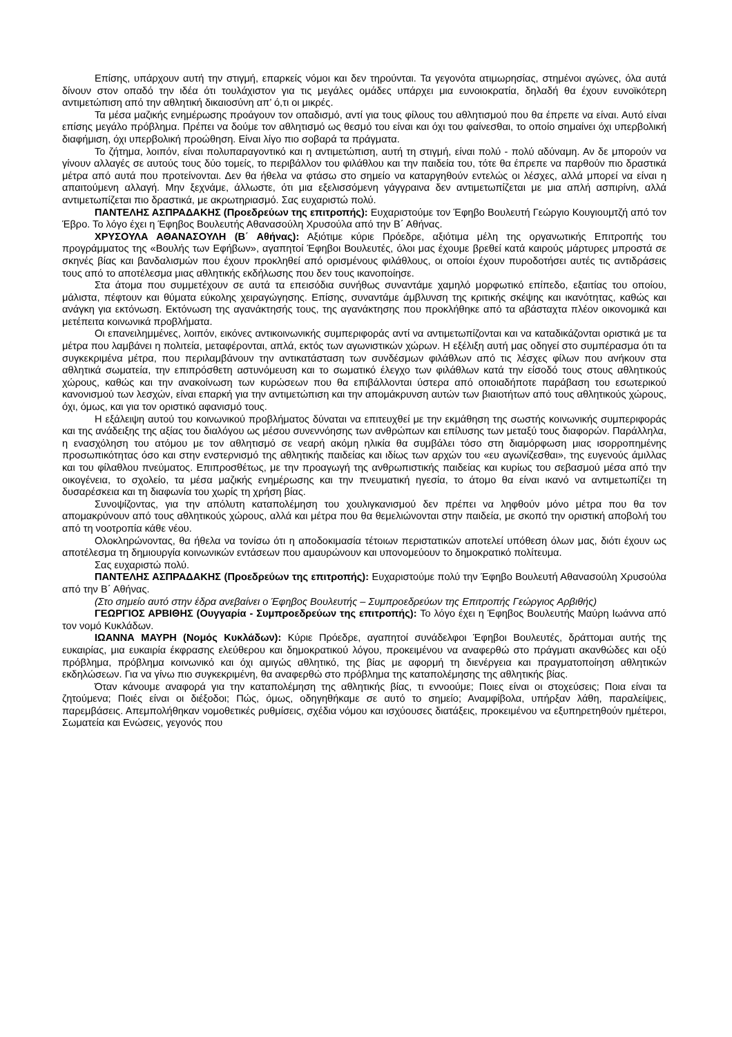Επίσης, υπάρχουν αυτή την στιγμή, επαρκείς νόμοι και δεν τηρούνται. Τα γεγονότα ατιμωρησίας, στημένοι αγώνες, όλα αυτά δίνουν στον οπαδό την ιδέα ότι τουλάχιστον για τις μεγάλες ομάδες υπάρχει μια ευνοιοκρατία, δηλαδή θα έχουν ευνοϊκότερη αντιμετώπιση από την αθλητική δικαιοσύνη απ’ ό,τι οι μικρές.
Τα μέσα μαζικής ενημέρωσης προάγουν τον οπαδισμό, αντί για τους φίλους του αθλητισμού που θα έπρεπε να είναι. Αυτό είναι επίσης μεγάλο πρόβλημα. Πρέπει να δούμε τον αθλητισμό ως θεσμό του είναι και όχι του φαίνεσθαι, το οποίο σημαίνει όχι υπερβολική διαφήμιση, όχι υπερβολική προώθηση. Είναι λίγο πιο σοβαρά τα πράγματα.
Το ζήτημα, λοιπόν, είναι πολυπαραγοντικό και η αντιμετώπιση, αυτή τη στιγμή, είναι πολύ - πολύ αδύναμη. Αν δε μπορούν να γίνουν αλλαγές σε αυτούς τους δύο τομείς, το περιβάλλον του φιλάθλου και την παιδεία του, τότε θα έπρεπε να παρθούν πιο δραστικά μέτρα από αυτά που προτείνονται. Δεν θα ήθελα να φτάσω στο σημείο να καταργηθούν εντελώς οι λέσχες, αλλά μπορεί να είναι η απαιτούμενη αλλαγή. Μην ξεχνάμε, άλλωστε, ότι μια εξελισσόμενη γάγγραινα δεν αντιμετωπίζεται με μια απλή ασπιρίνη, αλλά αντιμετωπίζεται πιο δραστικά, με ακρωτηριασμό. Σας ευχαριστώ πολύ.
ΠΑΝΤΕΛΗΣ ΑΣΠΡΑΔΑΚΗΣ (Προεδρεύων της επιτροπής): Ευχαριστούμε τον Έφηβο Βουλευτή Γεώργιο Κουγιουμτζή από τον Έβρο. Το λόγο έχει η Έφηβος Βουλευτής Αθανασούλη Χρυσούλα από την Β΄ Αθήνας.
ΧΡΥΣΟΥΛΑ ΑΘΑΝΑΣΟΥΛΗ (Β΄ Αθήνας): Αξιότιμε κύριε Πρόεδρε, αξιότιμα μέλη της οργανωτικής Επιτροπής του προγράμματος της «Βουλής των Εφήβων», αγαπητοί Έφηβοι Βουλευτές, όλοι μας έχουμε βρεθεί κατά καιρούς μάρτυρες μπροστά σε σκηνές βίας και βανδαλισμών που έχουν προκληθεί από ορισμένους φιλάθλους, οι οποίοι έχουν πυροδοτήσει αυτές τις αντιδράσεις τους από το αποτέλεσμα μιας αθλητικής εκδήλωσης που δεν τους ικανοποίησε.
Στα άτομα που συμμετέχουν σε αυτά τα επεισόδια συνήθως συναντάμε χαμηλό μορφωτικό επίπεδο, εξαιτίας του οποίου, μάλιστα, πέφτουν και θύματα εύκολης χειραγώγησης. Επίσης, συναντάμε άμβλυνση της κριτικής σκέψης και ικανότητας, καθώς και ανάγκη για εκτόνωση. Εκτόνωση της αγανάκτησής τους, της αγανάκτησης που προκλήθηκε από τα αβάσταχτα πλέον οικονομικά και μετέπειτα κοινωνικά προβλήματα.
Οι επανειλημμένες, λοιπόν, εικόνες αντικοινωνικής συμπεριφοράς αντί να αντιμετωπίζονται και να καταδικάζονται οριστικά με τα μέτρα που λαμβάνει η πολιτεία, μεταφέρονται, απλά, εκτός των αγωνιστικών χώρων. Η εξέλιξη αυτή μας οδηγεί στο συμπέρασμα ότι τα συγκεκριμένα μέτρα, που περιλαμβάνουν την αντικατάσταση των συνδέσμων φιλάθλων από τις λέσχες φίλων που ανήκουν στα αθλητικά σωματεία, την επιπρόσθετη αστυνόμευση και το σωματικό έλεγχο των φιλάθλων κατά την είσοδό τους στους αθλητικούς χώρους, καθώς και την ανακοίνωση των κυρώσεων που θα επιβάλλονται ύστερα από οποιαδήποτε παράβαση του εσωτερικού κανονισμού των λεσχών, είναι επαρκή για την αντιμετώπιση και την απομάκρυνση αυτών των βιαιοτήτων από τους αθλητικούς χώρους, όχι, όμως, και για τον οριστικό αφανισμό τους.
Η εξάλειψη αυτού του κοινωνικού προβλήματος δύναται να επιτευχθεί με την εκμάθηση της σωστής κοινωνικής συμπεριφοράς και της ανάδειξης της αξίας του διαλόγου ως μέσου συνεννόησης των ανθρώπων και επίλυσης των μεταξύ τους διαφορών. Παράλληλα, η ενασχόληση του ατόμου με τον αθλητισμό σε νεαρή ακόμη ηλικία θα συμβάλει τόσο στη διαμόρφωση μιας ισορροπημένης προσωπικότητας όσο και στην ενστερνισμό της αθλητικής παιδείας και ιδίως των αρχών του «ευ αγωνίζεσθαι», της ευγενούς άμιλλας και του φίλαθλου πνεύματος. Επιπροσθέτως, με την προαγωγή της ανθρωπιστικής παιδείας και κυρίως του σεβασμού μέσα από την οικογένεια, το σχολείο, τα μέσα μαζικής ενημέρωσης και την πνευματική ηγεσία, το άτομο θα είναι ικανό να αντιμετωπίζει τη δυσαρέσκεια και τη διαφωνία του χωρίς τη χρήση βίας.
Συνοψίζοντας, για την απόλυτη καταπολέμηση του χουλιγκανισμού δεν πρέπει να ληφθούν μόνο μέτρα που θα τον απομακρύνουν από τους αθλητικούς χώρους, αλλά και μέτρα που θα θεμελιώνονται στην παιδεία, με σκοπό την οριστική αποβολή του από τη νοοτροπία κάθε νέου.
Ολοκληρώνοντας, θα ήθελα να τονίσω ότι η αποδοκιμασία τέτοιων περιστατικών αποτελεί υπόθεση όλων μας, διότι έχουν ως αποτέλεσμα τη δημιουργία κοινωνικών εντάσεων που αμαυρώνουν και υπονομεύουν το δημοκρατικό πολίτευμα.
Σας ευχαριστώ πολύ.
ΠΑΝΤΕΛΗΣ ΑΣΠΡΑΔΑΚΗΣ (Προεδρεύων της επιτροπής): Ευχαριστούμε πολύ την Έφηβο Βουλευτή Αθανασούλη Χρυσούλα από την Β΄ Αθήνας.
(Στο σημείο αυτό στην έδρα ανεβαίνει ο Έφηβος Βουλευτής – Συμπροεδρεύων της Επιτροπής Γεώργιος Αρβιθής)
ΓΕΩΡΓΙΟΣ ΑΡΒΙΘΗΣ (Ουγγαρία - Συμπροεδρεύων της επιτροπής): Το λόγο έχει η Έφηβος Βουλευτής Μαύρη Ιωάννα από τον νομό Κυκλάδων.
ΙΩΑΝΝΑ ΜΑΥΡΗ (Νομός Κυκλάδων): Κύριε Πρόεδρε, αγαπητοί συνάδελφοι Έφηβοι Βουλευτές, δράττομαι αυτής της ευκαιρίας, μια ευκαιρία έκφρασης ελεύθερου και δημοκρατικού λόγου, προκειμένου να αναφερθώ στο πράγματι ακανθώδες και οξύ πρόβλημα, πρόβλημα κοινωνικό και όχι αμιγώς αθλητικό, της βίας με αφορμή τη διενέργεια και πραγματοποίηση αθλητικών εκδηλώσεων. Για να γίνω πιο συγκεκριμένη, θα αναφερθώ στο πρόβλημα της καταπολέμησης της αθλητικής βίας.
Όταν κάνουμε αναφορά για την καταπολέμηση της αθλητικής βίας, τι εννοούμε; Ποιες είναι οι στοχεύσεις; Ποια είναι τα ζητούμενα; Ποιές είναι οι διέξοδοι; Πώς, όμως, οδηγηθήκαμε σε αυτό το σημείο; Αναμφίβολα, υπήρξαν λάθη, παραλείψεις, παρεμβάσεις. Απεμπολήθηκαν νομοθετικές ρυθμίσεις, σχέδια νόμου και ισχύουσες διατάξεις, προκειμένου να εξυπηρετηθούν ημέτεροι, Σωματεία και Ενώσεις, γεγονός που